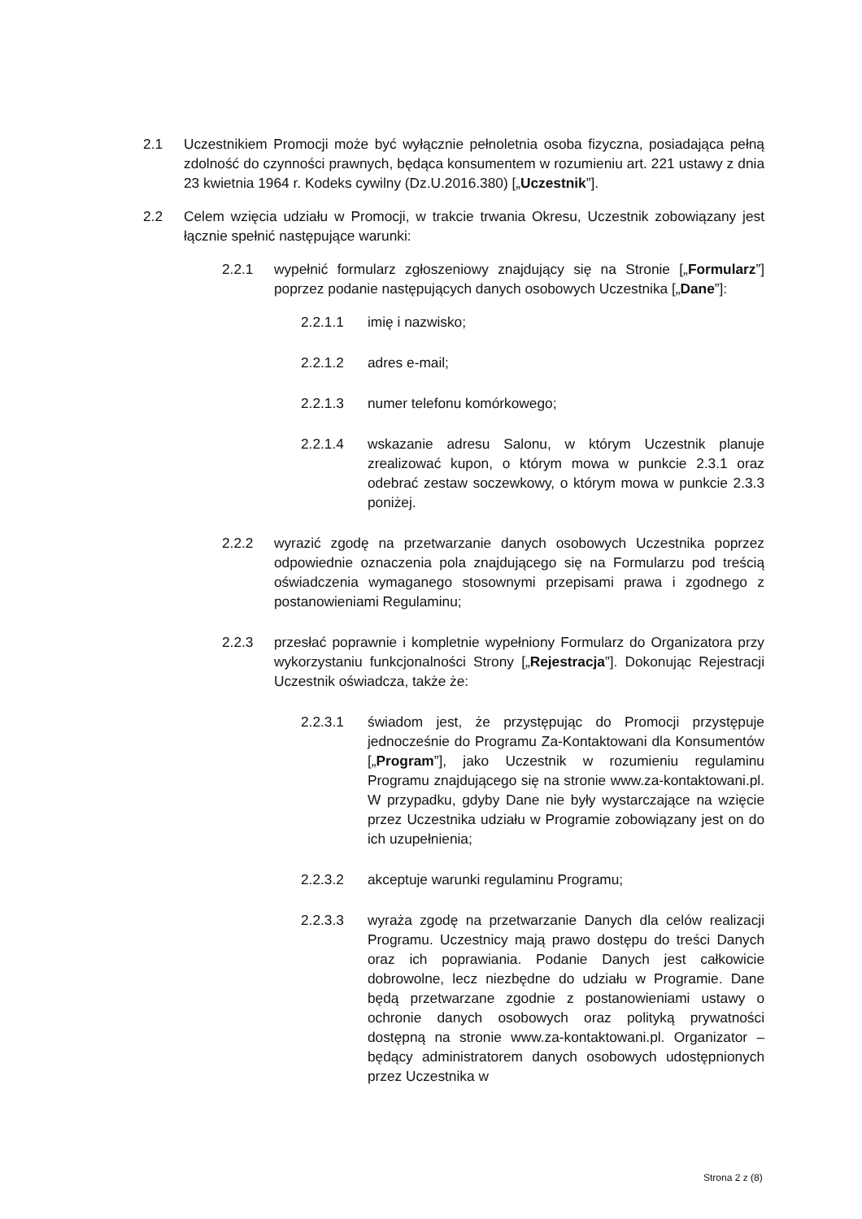2.1 Uczestnikiem Promocji może być wyłącznie pełnoletnia osoba fizyczna, posiadająca pełną zdolność do czynności prawnych, będąca konsumentem w rozumieniu art. 221 ustawy z dnia 23 kwietnia 1964 r. Kodeks cywilny (Dz.U.2016.380) [„Uczestnik”].
2.2 Celem wzięcia udziału w Promocji, w trakcie trwania Okresu, Uczestnik zobowiązany jest łącznie spełnić następujące warunki:
2.2.1 wypełnić formularz zgłoszeniowy znajdujący się na Stronie [„Formularz”] poprzez podanie następujących danych osobowych Uczestnika [„Dane”]:
2.2.1.1 imię i nazwisko;
2.2.1.2 adres e-mail;
2.2.1.3 numer telefonu komórkowego;
2.2.1.4 wskazanie adresu Salonu, w którym Uczestnik planuje zrealizować kupon, o którym mowa w punkcie 2.3.1 oraz odebrać zestaw soczewkowy, o którym mowa w punkcie 2.3.3 poniżej.
2.2.2 wyrazić zgodę na przetwarzanie danych osobowych Uczestnika poprzez odpowiednie oznaczenia pola znajdującego się na Formularzu pod treścią oświadczenia wymaganego stosownymi przepisami prawa i zgodnego z postanowieniami Regulaminu;
2.2.3 przesłać poprawnie i kompletnie wypełniony Formularz do Organizatora przy wykorzystaniu funkcjonalności Strony [„Rejestracja”]. Dokonując Rejestracji Uczestnik oświadcza, także że:
2.2.3.1 świadom jest, że przystępując do Promocji przystępuje jednocześnie do Programu Za-Kontaktowani dla Konsumentów [„Program”], jako Uczestnik w rozumieniu regulaminu Programu znajdującego się na stronie www.za-kontaktowani.pl. W przypadku, gdyby Dane nie były wystarczające na wzięcie przez Uczestnika udziału w Programie zobowiązany jest on do ich uzupełnienia;
2.2.3.2 akceptuje warunki regulaminu Programu;
2.2.3.3 wyraża zgodę na przetwarzanie Danych dla celów realizacji Programu. Uczestnicy mają prawo dostępu do treści Danych oraz ich poprawiania. Podanie Danych jest całkowicie dobrowolne, lecz niezbędne do udziału w Programie. Dane będą przetwarzane zgodnie z postanowieniami ustawy o ochronie danych osobowych oraz polityką prywatności dostępną na stronie www.za-kontaktowani.pl. Organizator – będący administratorem danych osobowych udostępnionych przez Uczestnika w
Strona 2 z (8)